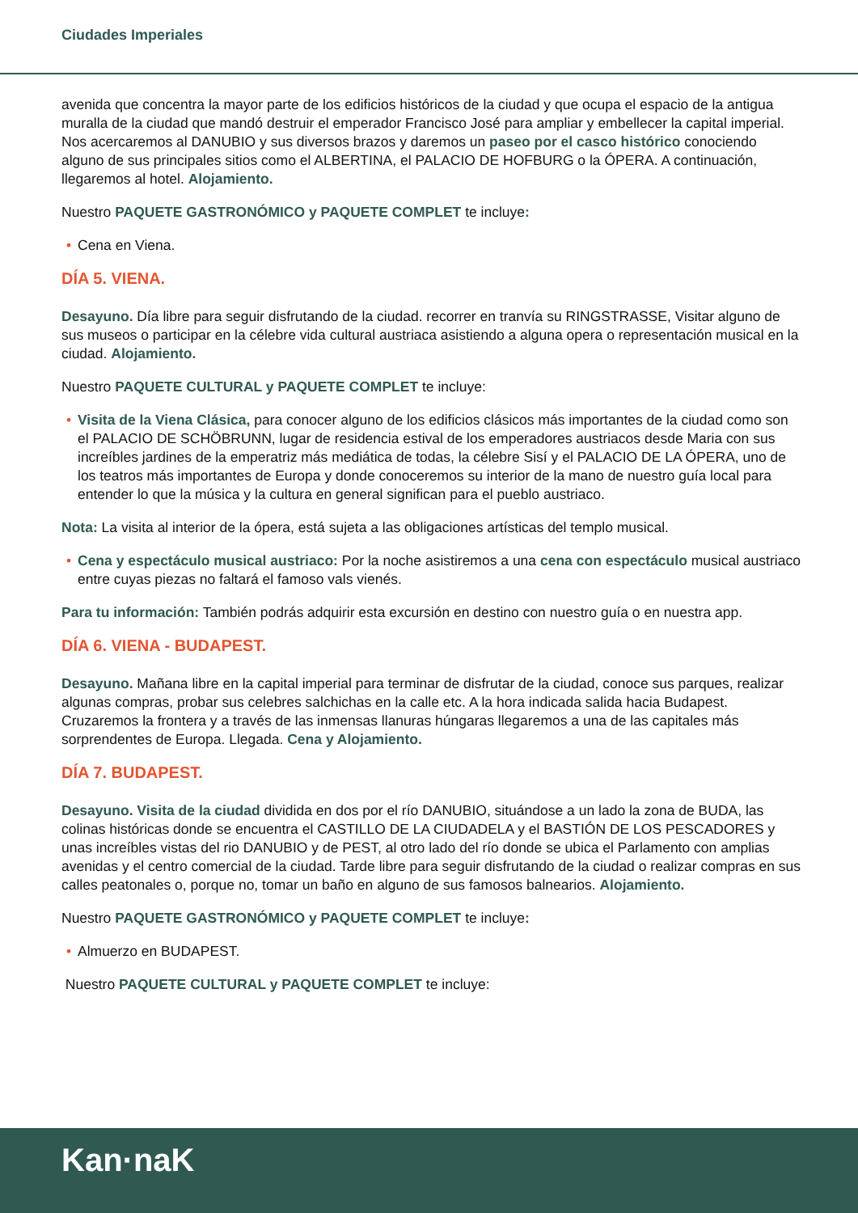Ciudades Imperiales
avenida que concentra la mayor parte de los edificios históricos de la ciudad y que ocupa el espacio de la antigua muralla de la ciudad que mandó destruir el emperador Francisco José para ampliar y embellecer la capital imperial. Nos acercaremos al DANUBIO y sus diversos brazos y daremos un paseo por el casco histórico conociendo alguno de sus principales sitios como el ALBERTINA, el PALACIO DE HOFBURG o la ÓPERA. A continuación, llegaremos al hotel. Alojamiento.
Nuestro PAQUETE GASTRONÓMICO y PAQUETE COMPLET te incluye:
• Cena en Viena.
DÍA 5. VIENA.
Desayuno. Día libre para seguir disfrutando de la ciudad. recorrer en tranvía su RINGSTRASSE, Visitar alguno de sus museos o participar en la célebre vida cultural austriaca asistiendo a alguna opera o representación musical en la ciudad. Alojamiento.
Nuestro PAQUETE CULTURAL y PAQUETE COMPLET te incluye:
• Visita de la Viena Clásica, para conocer alguno de los edificios clásicos más importantes de la ciudad como son el PALACIO DE SCHÖBRUNN, lugar de residencia estival de los emperadores austriacos desde Maria con sus increíbles jardines de la emperatriz más mediática de todas, la célebre Sisí y el PALACIO DE LA ÓPERA, uno de los teatros más importantes de Europa y donde conoceremos su interior de la mano de nuestro guía local para entender lo que la música y la cultura en general significan para el pueblo austriaco.
Nota: La visita al interior de la ópera, está sujeta a las obligaciones artísticas del templo musical.
• Cena y espectáculo musical austriaco: Por la noche asistiremos a una cena con espectáculo musical austriaco entre cuyas piezas no faltará el famoso vals vienés.
Para tu información: También podrás adquirir esta excursión en destino con nuestro guía o en nuestra app.
DÍA 6. VIENA - BUDAPEST.
Desayuno. Mañana libre en la capital imperial para terminar de disfrutar de la ciudad, conoce sus parques, realizar algunas compras, probar sus celebres salchichas en la calle etc. A la hora indicada salida hacia Budapest. Cruzaremos la frontera y a través de las inmensas llanuras húngaras llegaremos a una de las capitales más sorprendentes de Europa. Llegada. Cena y Alojamiento.
DÍA 7. BUDAPEST.
Desayuno. Visita de la ciudad dividida en dos por el río DANUBIO, situándose a un lado la zona de BUDA, las colinas históricas donde se encuentra el CASTILLO DE LA CIUDADELA y el BASTIÓN DE LOS PESCADORES y unas increíbles vistas del rio DANUBIO y de PEST, al otro lado del río donde se ubica el Parlamento con amplias avenidas y el centro comercial de la ciudad. Tarde libre para seguir disfrutando de la ciudad o realizar compras en sus calles peatonales o, porque no, tomar un baño en alguno de sus famosos balnearios. Alojamiento.
Nuestro PAQUETE GASTRONÓMICO y PAQUETE COMPLET te incluye:
• Almuerzo en BUDAPEST.
Nuestro PAQUETE CULTURAL y PAQUETE COMPLET te incluye:
Kan·naK